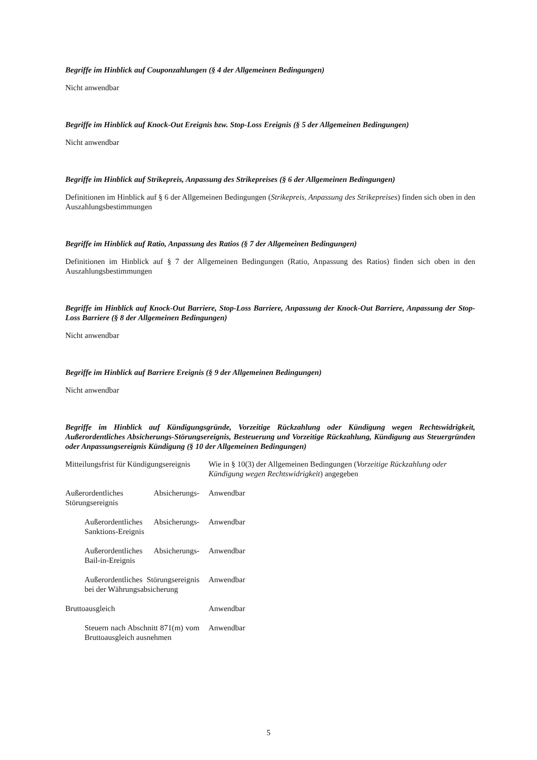Begriffe im Hinblick auf Couponzahlungen (§ 4 der Allgemeinen Bedingungen)
Nicht anwendbar
Begriffe im Hinblick auf Knock-Out Ereignis bzw. Stop-Loss Ereignis (§ 5 der Allgemeinen Bedingungen)
Nicht anwendbar
Begriffe im Hinblick auf Strikepreis, Anpassung des Strikepreises (§ 6 der Allgemeinen Bedingungen)
Definitionen im Hinblick auf § 6 der Allgemeinen Bedingungen (Strikepreis, Anpassung des Strikepreises) finden sich oben in den Auszahlungsbestimmungen
Begriffe im Hinblick auf Ratio, Anpassung des Ratios (§ 7 der Allgemeinen Bedingungen)
Definitionen im Hinblick auf § 7 der Allgemeinen Bedingungen (Ratio, Anpassung des Ratios) finden sich oben in den Auszahlungsbestimmungen
Begriffe im Hinblick auf Knock-Out Barriere, Stop-Loss Barriere, Anpassung der Knock-Out Barriere, Anpassung der Stop-Loss Barriere (§ 8 der Allgemeinen Bedingungen)
Nicht anwendbar
Begriffe im Hinblick auf Barriere Ereignis (§ 9 der Allgemeinen Bedingungen)
Nicht anwendbar
Begriffe im Hinblick auf Kündigungsgründe, Vorzeitige Rückzahlung oder Kündigung wegen Rechtswidrigkeit, Außerordentliches Absicherungs-Störungsereignis, Besteuerung und Vorzeitige Rückzahlung, Kündigung aus Steuergründen oder Anpassungsereignis Kündigung (§ 10 der Allgemeinen Bedingungen)
| Mitteilungsfrist für Kündigungsereignis | Wie in § 10(3) der Allgemeinen Bedingungen ( Vorzeitige Rückzahlung oder Kündigung wegen Rechtswidrigkeit ) angegeben |
| Außerordentliches Absicherungs-Störungsereignis | Anwendbar |
| Außerordentliches Absicherungs-Sanktions-Ereignis | Anwendbar |
| Außerordentliches Absicherungs-Bail-in-Ereignis | Anwendbar |
| Außerordentliches Störungsereignis bei der Währungsabsicherung | Anwendbar |
| Bruttoausgleich | Anwendbar |
| Steuern nach Abschnitt 871(m) vom Bruttoausgleich ausnehmen | Anwendbar |
5